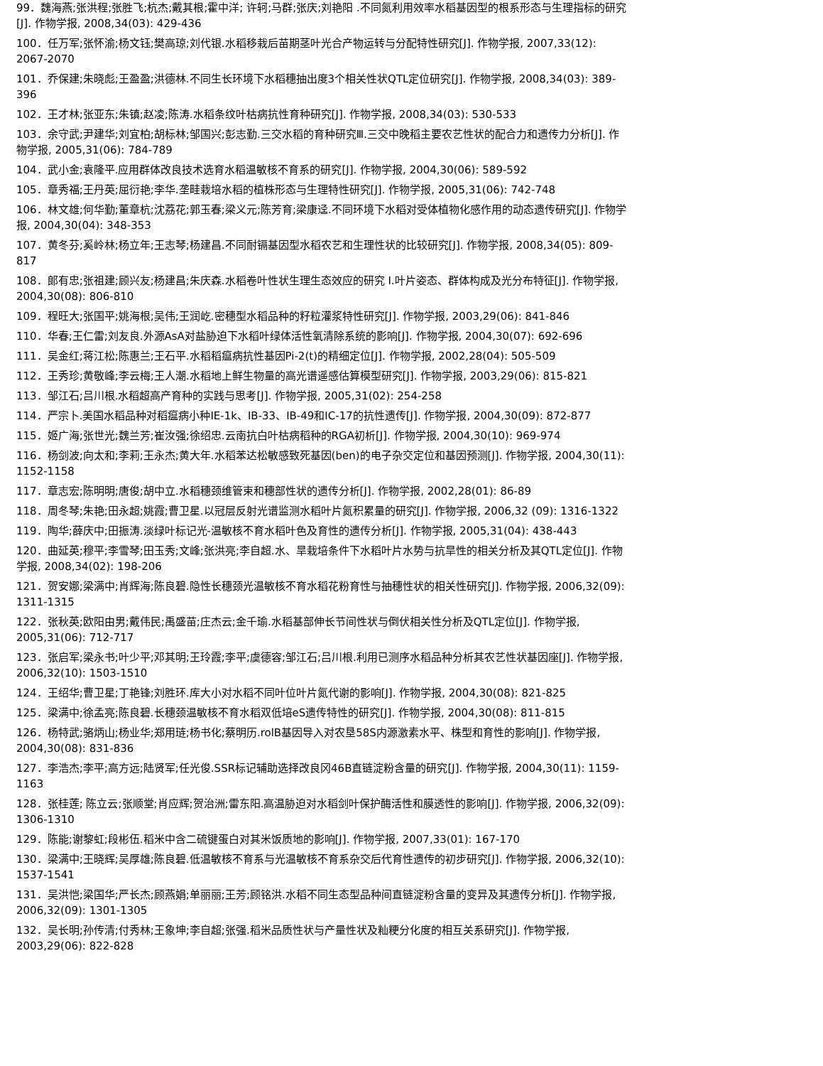99．魏海燕;张洪程;张胜飞;杭杰;戴其根;霍中洋; 许轲;马群;张庆;刘艳阳 .不同氮利用效率水稻基因型的根系形态与生理指标的研究[J]. 作物学报, 2008,34(03): 429-436
100．任万军;张怀渝;杨文钰;樊高琼;刘代银.水稻移栽后苗期茎叶光合产物运转与分配特性研究[J]. 作物学报, 2007,33(12): 2067-2070
101．乔保建;朱晓彪;王盈盈;洪德林.不同生长环境下水稻穗抽出度3个相关性状QTL定位研究[J]. 作物学报, 2008,34(03): 389-396
102．王才林;张亚东;朱镇;赵凌;陈涛.水稻条纹叶枯病抗性育种研究[J]. 作物学报, 2008,34(03): 530-533
103．余守武;尹建华;刘宜柏;胡标林;邹国兴;彭志勤.三交水稻的育种研究Ⅲ.三交中晚稻主要农艺性状的配合力和遗传力分析[J]. 作物学报, 2005,31(06): 784-789
104．武小金;袁隆平.应用群体改良技术选育水稻温敏核不育系的研究[J]. 作物学报, 2004,30(06): 589-592
105．章秀福;王丹英;屈衍艳;李华.垄畦栽培水稻的植株形态与生理特性研究[J]. 作物学报, 2005,31(06): 742-748
106．林文雄;何华勤;董章杭;沈荔花;郭玉春;梁义元;陈芳育;梁康迳.不同环境下水稻对受体植物化感作用的动态遗传研究[J]. 作物学报, 2004,30(04): 348-353
107．黄冬芬;奚岭林;杨立年;王志琴;杨建昌.不同耐镉基因型水稻农艺和生理性状的比较研究[J]. 作物学报, 2008,34(05): 809-817
108．郎有忠;张祖建;顾兴友;杨建昌;朱庆森.水稻卷叶性状生理生态效应的研究 Ⅰ.叶片姿态、群体构成及光分布特征[J]. 作物学报, 2004,30(08): 806-810
109．程旺大;张国平;姚海根;吴伟;王润屹.密穗型水稻品种的籽粒灌浆特性研究[J]. 作物学报, 2003,29(06): 841-846
110．华春;王仁雷;刘友良.外源AsA对盐胁迫下水稻叶绿体活性氧清除系统的影响[J]. 作物学报, 2004,30(07): 692-696
111．吴金红;蒋江松;陈惠兰;王石平.水稻稻瘟病抗性基因Pi-2(t)的精细定位[J]. 作物学报, 2002,28(04): 505-509
112．王秀珍;黄敬峰;李云梅;王人潮.水稻地上鲜生物量的高光谱遥感估算模型研究[J]. 作物学报, 2003,29(06): 815-821
113．邹江石;吕川根.水稻超高产育种的实践与思考[J]. 作物学报, 2005,31(02): 254-258
114．严宗卜.美国水稻品种对稻瘟病小种IE-1k、IB-33、IB-49和IC-17的抗性遗传[J]. 作物学报, 2004,30(09): 872-877
115．姬广海;张世光;魏兰芳;崔汝强;徐绍忠.云南抗白叶枯病稻种的RGA初析[J]. 作物学报, 2004,30(10): 969-974
116．杨剑波;向太和;李莉;王永杰;黄大年.水稻苯达松敏感致死基因(ben)的电子杂交定位和基因预测[J]. 作物学报, 2004,30(11): 1152-1158
117．章志宏;陈明明;唐俊;胡中立.水稻穗颈维管束和穗部性状的遗传分析[J]. 作物学报, 2002,28(01): 86-89
118．周冬琴;朱艳;田永超;姚霞;曹卫星.以冠层反射光谱监测水稻叶片氮积累量的研究[J]. 作物学报, 2006,32 (09): 1316-1322
119．陶华;薛庆中;田振涛.淡绿叶标记光-温敏核不育水稻叶色及育性的遗传分析[J]. 作物学报, 2005,31(04): 438-443
120．曲延英;穆平;李雪琴;田玉秀;文峰;张洪亮;李自超.水、旱栽培条件下水稻叶片水势与抗旱性的相关分析及其QTL定位[J]. 作物学报, 2008,34(02): 198-206
121．贺安娜;梁满中;肖辉海;陈良碧.隐性长穗颈光温敏核不育水稻花粉育性与抽穗性状的相关性研究[J]. 作物学报, 2006,32(09): 1311-1315
122．张秋英;欧阳由男;戴伟民;禹盛苗;庄杰云;金千瑜.水稻基部伸长节间性状与倒伏相关性分析及QTL定位[J]. 作物学报, 2005,31(06): 712-717
123．张启军;梁永书;叶少平;邓其明;王玲霞;李平;虞德容;邹江石;吕川根.利用已测序水稻品种分析其农艺性状基因座[J]. 作物学报, 2006,32(10): 1503-1510
124．王绍华;曹卫星;丁艳锋;刘胜环.库大小对水稻不同叶位叶片氮代谢的影响[J]. 作物学报, 2004,30(08): 821-825
125．梁满中;徐孟亮;陈良碧.长穗颈温敏核不育水稻双低培eS遗传特性的研究[J]. 作物学报, 2004,30(08): 811-815
126．杨特武;骆炳山;杨业华;郑用琏;杨书化;蔡明历.rolB基因导入对农垦58S内源激素水平、株型和育性的影响[J]. 作物学报, 2004,30(08): 831-836
127．李浩杰;李平;高方远;陆贤军;任光俊.SSR标记辅助选择改良冈46B直链淀粉含量的研究[J]. 作物学报, 2004,30(11): 1159-1163
128．张桂莲; 陈立云;张顺堂;肖应辉;贺治洲;雷东阳.高温胁迫对水稻剑叶保护酶活性和膜透性的影响[J]. 作物学报, 2006,32(09): 1306-1310
129．陈能;谢黎虹;段彬伍.稻米中含二硫键蛋白对其米饭质地的影响[J]. 作物学报, 2007,33(01): 167-170
130．梁满中;王晓辉;吴厚雄;陈良碧.低温敏核不育系与光温敏核不育系杂交后代育性遗传的初步研究[J]. 作物学报, 2006,32(10): 1537-1541
131．吴洪恺;梁国华;严长杰;顾燕娟;单丽丽;王芳;顾铭洪.水稻不同生态型品种间直链淀粉含量的变异及其遗传分析[J]. 作物学报, 2006,32(09): 1301-1305
132．吴长明;孙传清;付秀林;王象坤;李自超;张强.稻米品质性状与产量性状及籼粳分化度的相互关系研究[J]. 作物学报, 2003,29(06): 822-828